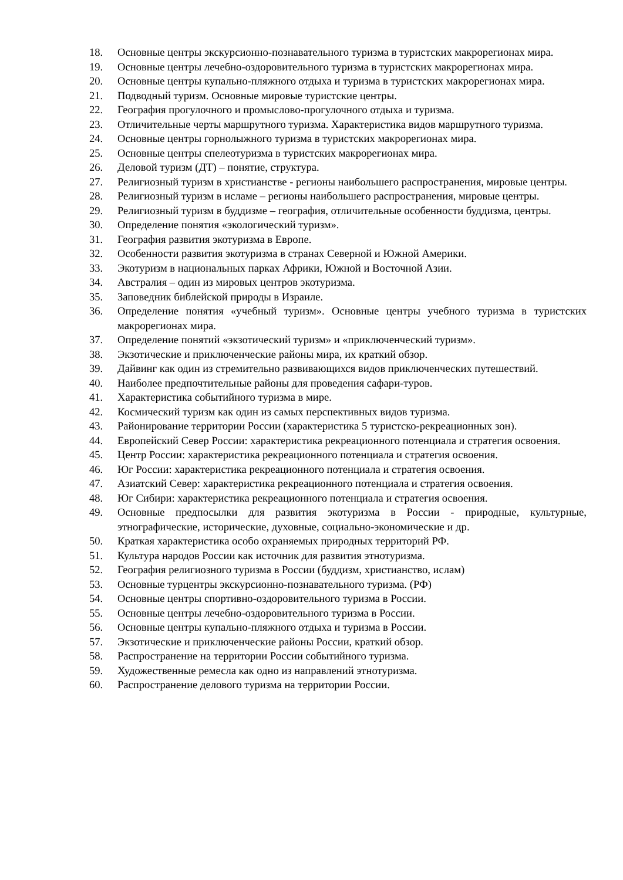18. Основные центры экскурсионно-познавательного туризма в туристских макрорегионах мира.
19. Основные центры лечебно-оздоровительного туризма в туристских макрорегионах мира.
20. Основные центры купально-пляжного отдыха и туризма в туристских макрорегионах мира.
21. Подводный туризм. Основные мировые туристские центры.
22. География прогулочного и промыслово-прогулочного отдыха и туризма.
23. Отличительные черты маршрутного туризма. Характеристика видов маршрутного туризма.
24. Основные центры горнолыжного туризма в туристских макрорегионах мира.
25. Основные центры спелеотуризма в туристских макрорегионах мира.
26. Деловой туризм (ДТ) – понятие, структура.
27. Религиозный туризм в христианстве - регионы наибольшего распространения, мировые центры.
28. Религиозный туризм в исламе – регионы наибольшего распространения, мировые центры.
29. Религиозный туризм в буддизме – география, отличительные особенности буддизма, центры.
30. Определение понятия «экологический туризм».
31. География развития экотуризма в Европе.
32. Особенности развития экотуризма в странах Северной и Южной Америки.
33. Экотуризм в национальных парках Африки, Южной и Восточной Азии.
34. Австралия – один из мировых центров экотуризма.
35. Заповедник библейской природы в Израиле.
36. Определение понятия «учебный туризм». Основные центры учебного туризма в туристских макрорегионах мира.
37. Определение понятий «экзотический туризм» и «приключенческий туризм».
38. Экзотические и приключенческие районы мира, их краткий обзор.
39. Дайвинг как один из стремительно развивающихся видов приключенческих путешествий.
40. Наиболее предпочтительные районы для проведения сафари-туров.
41. Характеристика событийного туризма в мире.
42. Космический туризм как один из самых перспективных видов туризма.
43. Районирование территории России (характеристика 5 туристско-рекреационных зон).
44. Европейский Север России: характеристика рекреационного потенциала и стратегия освоения.
45. Центр России: характеристика рекреационного потенциала и стратегия освоения.
46. Юг России: характеристика рекреационного потенциала и стратегия освоения.
47. Азиатский Север: характеристика рекреационного потенциала и стратегия освоения.
48. Юг Сибири: характеристика рекреационного потенциала и стратегия освоения.
49. Основные предпосылки для развития экотуризма в России - природные, культурные, этнографические, исторические, духовные, социально-экономические и др.
50. Краткая характеристика особо охраняемых природных территорий РФ.
51. Культура народов России как источник для развития этнотуризма.
52. География религиозного туризма в России (буддизм, христианство, ислам)
53. Основные турцентры экскурсионно-познавательного туризма. (РФ)
54. Основные центры спортивно-оздоровительного туризма в России.
55. Основные центры лечебно-оздоровительного туризма в России.
56. Основные центры купально-пляжного отдыха и туризма в России.
57. Экзотические и приключенческие районы России, краткий обзор.
58. Распространение на территории России событийного туризма.
59. Художественные ремесла как одно из направлений этнотуризма.
60. Распространение делового туризма на территории России.